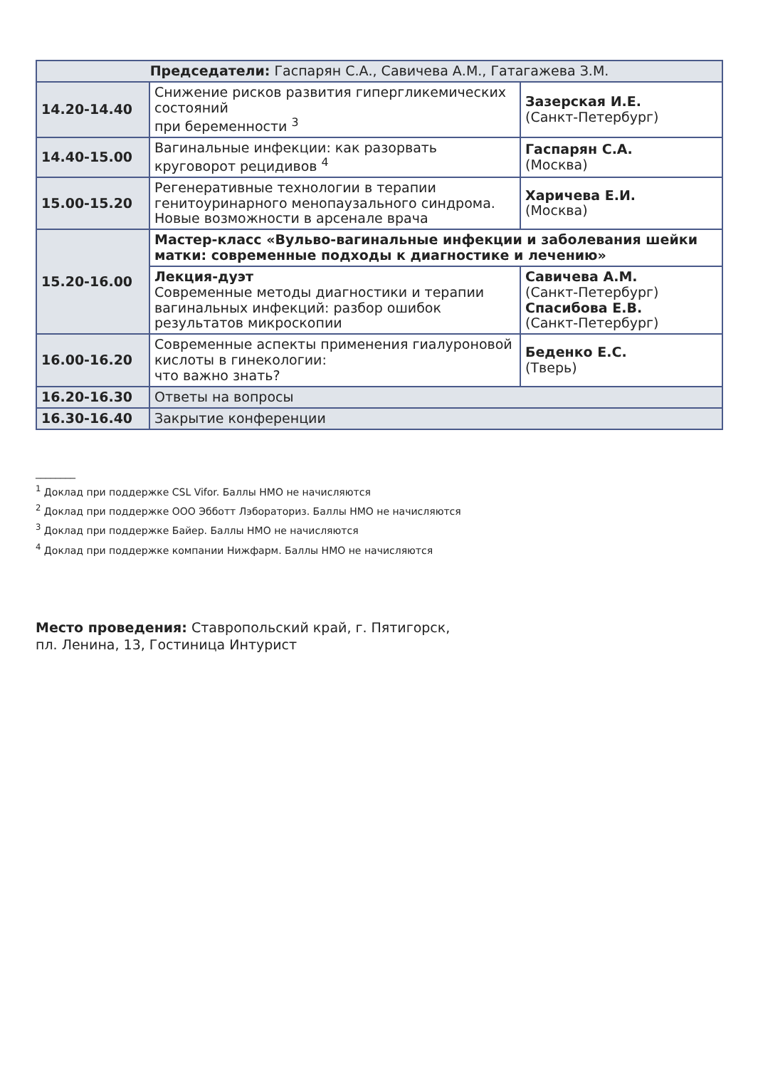| Председатели: Гаспарян С.А., Савичева А.М., Гатагажева З.М. | | |
| 14.20-14.40 | Снижение рисков развития гипергликемических состояний при беременности <sup>3</sup> | Зазерская И.Е. (Санкт-Петербург) |
| 14.40-15.00 | Вагинальные инфекции: как разорвать круговорот рецидивов <sup>4</sup> | Гаспарян С.А. (Москва) |
| 15.00-15.20 | Регенеративные технологии в терапии генитоуринарного менопаузального синдрома. Новые возможности в арсенале врача | Харичева Е.И. (Москва) |
| 15.20-16.00 | Мастер-класс «Вульво-вагинальные инфекции и заболевания шейки матки: современные подходы к диагностике и лечению» | |
| | Лекция-дуэт Современные методы диагностики и терапии вагинальных инфекций: разбор ошибок результатов микроскопии | Савичева А.М. (Санкт-Петербург) Спасибова Е.В. (Санкт-Петербург) |
| 16.00-16.20 | Современные аспекты применения гиалуроновой кислоты в гинекологии: что важно знать? | Беденко Е.С. (Тверь) |
| 16.20-16.30 | Ответы на вопросы | |
| 16.30-16.40 | Закрытие конференции | |
________
<sup>1</sup> Доклад при поддержке CSL Vifor. Баллы НМО не начисляются
<sup>2</sup> Доклад при поддержке ООО Эбботт Лэбораториз. Баллы НМО не начисляются
<sup>3</sup> Доклад при поддержке Байер. Баллы НМО не начисляются
<sup>4</sup> Доклад при поддержке компании Нижфарм. Баллы НМО не начисляются
Место проведения: Ставропольский край, г. Пятигорск,
пл. Ленина, 13, Гостиница Интурист